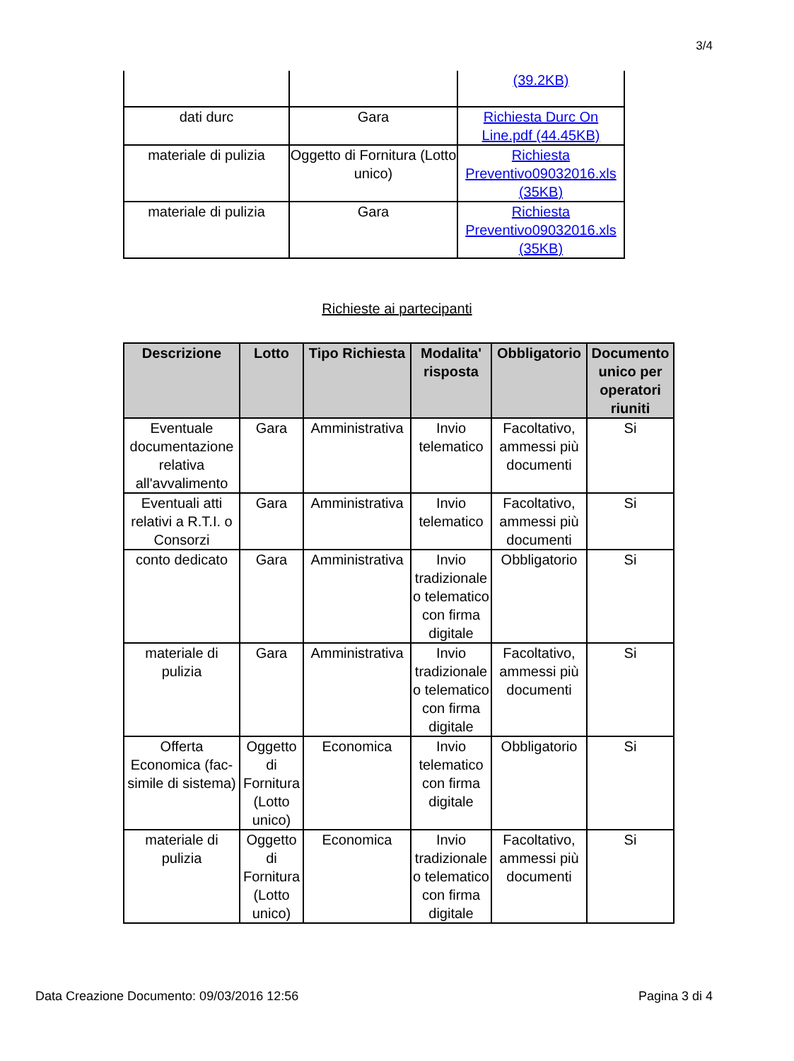3/4
| | | (39.2KB) |
| dati durc | Gara | Richiesta Durc On Line.pdf (44.45KB) |
| materiale di pulizia | Oggetto di Fornitura (Lotto unico) | Richiesta Preventivo09032016.xls (35KB) |
| materiale di pulizia | Gara | Richiesta Preventivo09032016.xls (35KB) |
Richieste ai partecipanti
| Descrizione | Lotto | Tipo Richiesta | Modalita' risposta | Obbligatorio | Documento unico per operatori riuniti |
| --- | --- | --- | --- | --- | --- |
| Eventuale documentazione relativa all'avvalimento | Gara | Amministrativa | Invio telematico | Facoltativo, ammessi più documenti | Si |
| Eventuali atti relativi a R.T.I. o Consorzi | Gara | Amministrativa | Invio telematico | Facoltativo, ammessi più documenti | Si |
| conto dedicato | Gara | Amministrativa | Invio tradizionale o telematico con firma digitale | Obbligatorio | Si |
| materiale di pulizia | Gara | Amministrativa | Invio tradizionale o telematico con firma digitale | Facoltativo, ammessi più documenti | Si |
| Offerta Economica (fac-simile di sistema) | Oggetto di Fornitura (Lotto unico) | Economica | Invio telematico con firma digitale | Obbligatorio | Si |
| materiale di pulizia | Oggetto di Fornitura (Lotto unico) | Economica | Invio tradizionale o telematico con firma digitale | Facoltativo, ammessi più documenti | Si |
Data Creazione Documento: 09/03/2016 12:56 Pagina 3 di 4